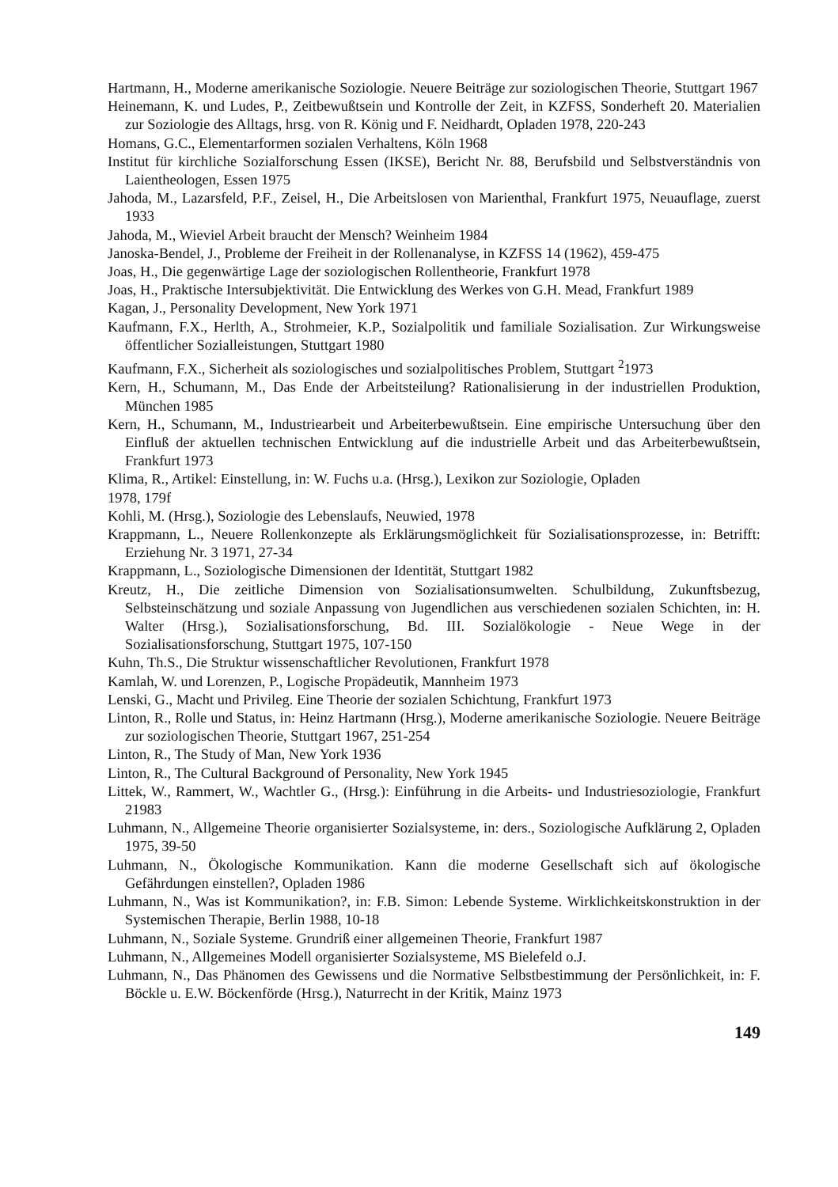Hartmann, H., Moderne amerikanische Soziologie. Neuere Beiträge zur soziologischen Theorie, Stuttgart 1967
Heinemann, K. und Ludes, P., Zeitbewußtsein und Kontrolle der Zeit, in KZFSS, Sonderheft 20. Materialien zur Soziologie des Alltags, hrsg. von R. König und F. Neidhardt, Opladen 1978, 220-243
Homans, G.C., Elementarformen sozialen Verhaltens, Köln 1968
Institut für kirchliche Sozialforschung Essen (IKSE), Bericht Nr. 88, Berufsbild und Selbstverständnis von Laientheologen, Essen 1975
Jahoda, M., Lazarsfeld, P.F., Zeisel, H., Die Arbeitslosen von Marienthal, Frankfurt 1975, Neuauflage, zuerst 1933
Jahoda, M., Wieviel Arbeit braucht der Mensch? Weinheim 1984
Janoska-Bendel, J., Probleme der Freiheit in der Rollenanalyse, in KZFSS 14 (1962), 459-475
Joas, H., Die gegenwärtige Lage der soziologischen Rollentheorie, Frankfurt 1978
Joas, H., Praktische Intersubjektivität. Die Entwicklung des Werkes von G.H. Mead, Frankfurt 1989
Kagan, J., Personality Development, New York 1971
Kaufmann, F.X., Herlth, A., Strohmeier, K.P., Sozialpolitik und familiale Sozialisation. Zur Wirkungsweise öffentlicher Sozialleistungen, Stuttgart 1980
Kaufmann, F.X., Sicherheit als soziologisches und sozialpolitisches Problem, Stuttgart <sup>2</sup>1973
Kern, H., Schumann, M., Das Ende der Arbeitsteilung? Rationalisierung in der industriellen Produktion, München 1985
Kern, H., Schumann, M., Industriearbeit und Arbeiterbewußtsein. Eine empirische Untersuchung über den Einfluß der aktuellen technischen Entwicklung auf die industrielle Arbeit und das Arbeiterbewußtsein, Frankfurt 1973
Klima, R., Artikel: Einstellung, in: W. Fuchs u.a. (Hrsg.), Lexikon zur Soziologie, Opladen
1978, 179f
Kohli, M. (Hrsg.), Soziologie des Lebenslaufs, Neuwied, 1978
Krappmann, L., Neuere Rollenkonzepte als Erklärungsmöglichkeit für Sozialisationsprozesse, in: Betrifft: Erziehung Nr. 3 1971, 27-34
Krappmann, L., Soziologische Dimensionen der Identität, Stuttgart 1982
Kreutz, H., Die zeitliche Dimension von Sozialisationsumwelten. Schulbildung, Zukunftsbezug, Selbsteinschätzung und soziale Anpassung von Jugendlichen aus verschiedenen sozialen Schichten, in: H. Walter (Hrsg.), Sozialisationsforschung, Bd. III. Sozialökologie - Neue Wege in der Sozialisationsforschung, Stuttgart 1975, 107-150
Kuhn, Th.S., Die Struktur wissenschaftlicher Revolutionen, Frankfurt 1978
Kamlah, W. und Lorenzen, P., Logische Propädeutik, Mannheim 1973
Lenski, G., Macht und Privileg. Eine Theorie der sozialen Schichtung, Frankfurt 1973
Linton, R., Rolle und Status, in: Heinz Hartmann (Hrsg.), Moderne amerikanische Soziologie. Neuere Beiträge zur soziologischen Theorie, Stuttgart 1967, 251-254
Linton, R., The Study of Man, New York 1936
Linton, R., The Cultural Background of Personality, New York 1945
Littek, W., Rammert, W., Wachtler G., (Hrsg.): Einführung in die Arbeits- und Industriesoziologie, Frankfurt 21983
Luhmann, N., Allgemeine Theorie organisierter Sozialsysteme, in: ders., Soziologische Aufklärung 2, Opladen 1975, 39-50
Luhmann, N., Ökologische Kommunikation. Kann die moderne Gesellschaft sich auf ökologische Gefährdungen einstellen?, Opladen 1986
Luhmann, N., Was ist Kommunikation?, in: F.B. Simon: Lebende Systeme. Wirklichkeitskonstruktion in der Systemischen Therapie, Berlin 1988, 10-18
Luhmann, N., Soziale Systeme. Grundriß einer allgemeinen Theorie, Frankfurt 1987
Luhmann, N., Allgemeines Modell organisierter Sozialsysteme, MS Bielefeld o.J.
Luhmann, N., Das Phänomen des Gewissens und die Normative Selbstbestimmung der Persönlichkeit, in: F. Böckle u. E.W. Böckenförde (Hrsg.), Naturrecht in der Kritik, Mainz 1973
149